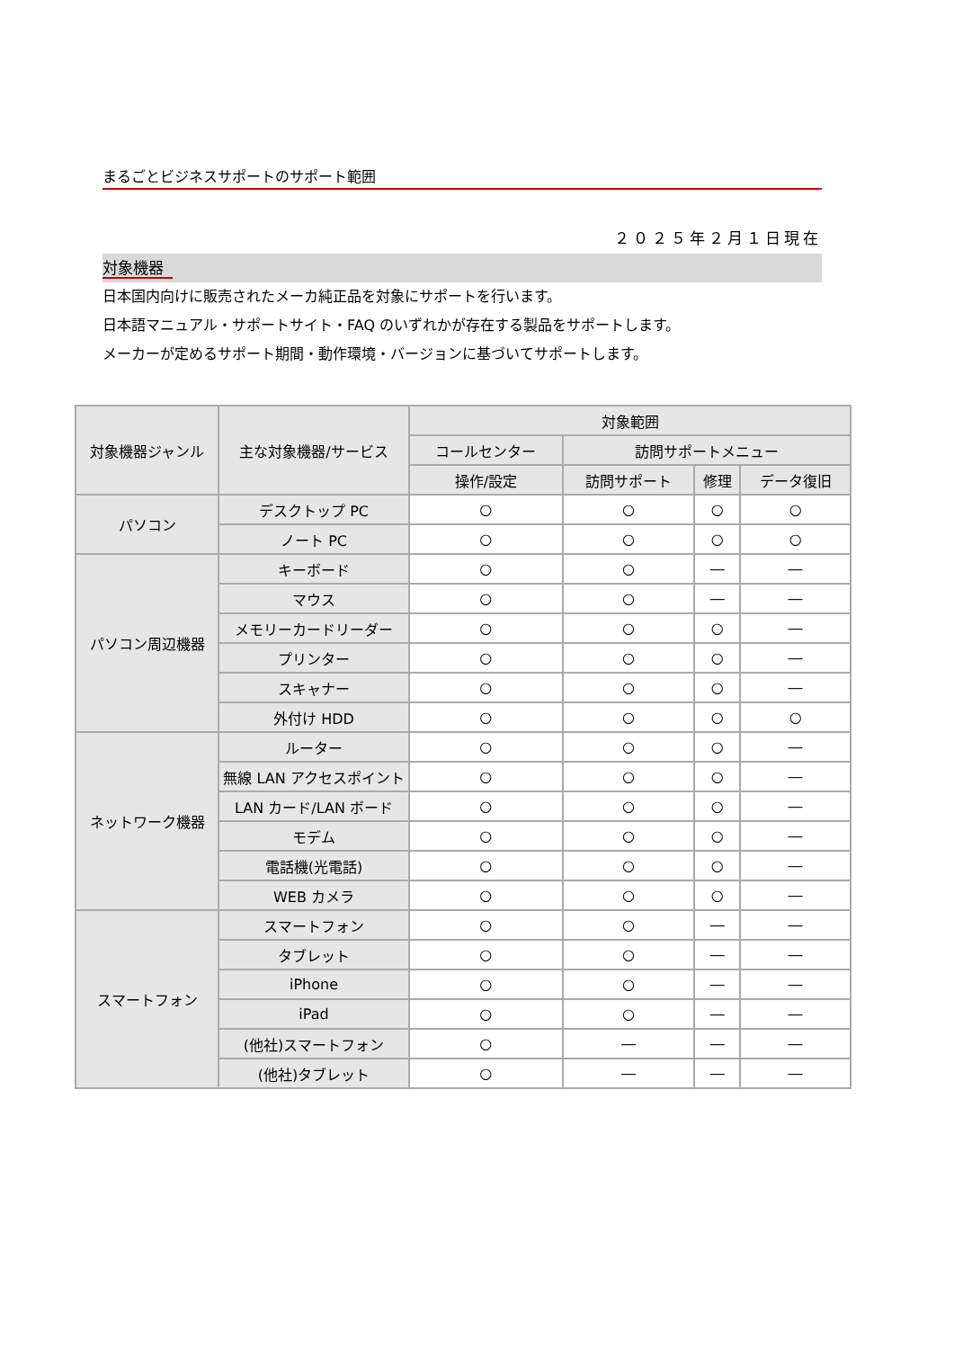まるごとビジネスサポートのサポート範囲
２０２５年２月１日現在
対象機器
日本国内向けに販売されたメーカ純正品を対象にサポートを行います。
日本語マニュアル・サポートサイト・FAQ のいずれかが存在する製品をサポートします。
メーカーが定めるサポート期間・動作環境・バージョンに基づいてサポートします。
| 対象機器ジャンル | 主な対象機器/サービス | 対象範囲 | | | |
| --- | --- | --- | --- | --- | --- |
| | | コールセンター | 訪問サポートメニュー | | |
| | | 操作/設定 | 訪問サポート | 修理 | データ復旧 |
| パソコン | デスクトップ PC | ○ | ○ | ○ | ○ |
| | ノート PC | ○ | ○ | ○ | ○ |
| パソコン周辺機器 | キーボード | ○ | ○ | ― | ― |
| | マウス | ○ | ○ | ― | ― |
| | メモリーカードリーダー | ○ | ○ | ○ | ― |
| | プリンター | ○ | ○ | ○ | ― |
| | スキャナー | ○ | ○ | ○ | ― |
| | 外付け HDD | ○ | ○ | ○ | ○ |
| ネットワーク機器 | ルーター | ○ | ○ | ○ | ― |
| | 無線 LAN アクセスポイント | ○ | ○ | ○ | ― |
| | LAN カード/LAN ボード | ○ | ○ | ○ | ― |
| | モデム | ○ | ○ | ○ | ― |
| | 電話機(光電話) | ○ | ○ | ○ | ― |
| | WEB カメラ | ○ | ○ | ○ | ― |
| スマートフォン | スマートフォン | ○ | ○ | ― | ― |
| | タブレット | ○ | ○ | ― | ― |
| | iPhone | ○ | ○ | ― | ― |
| | iPad | ○ | ○ | ― | ― |
| | (他社)スマートフォン | ○ | ― | ― | ― |
| | (他社)タブレット | ○ | ― | ― | ― |